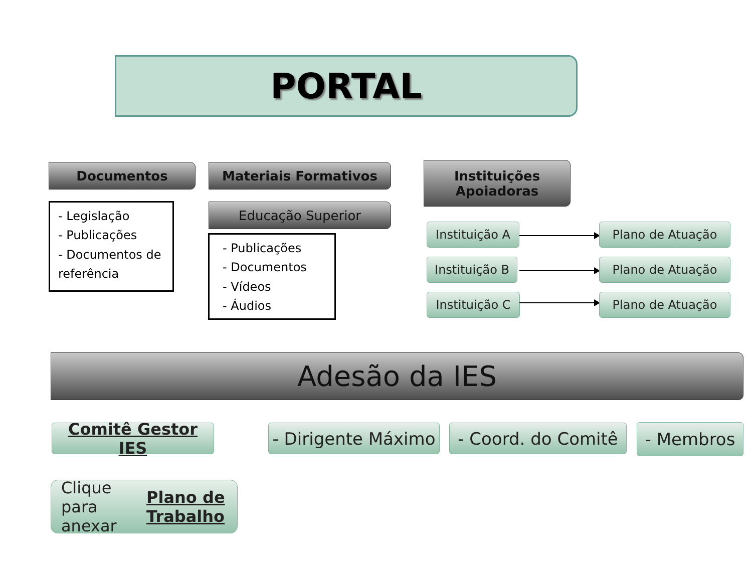PORTAL
Documentos Materiais Formativos
Instituições
Apoiadoras
- Legislação
- Publicações
- Documentos de referência
Educação Superior
- Publicações
- Documentos
- Vídeos
- Áudios
Instituição A
Instituição B
Instituição C
Plano de Atuação
Plano de Atuação
Plano de Atuação
Adesão da IES
Comitê Gestor IES
- Dirigente Máximo
- Coord. do Comitê
- Membros
Clique para anexar
Plano de Trabalho